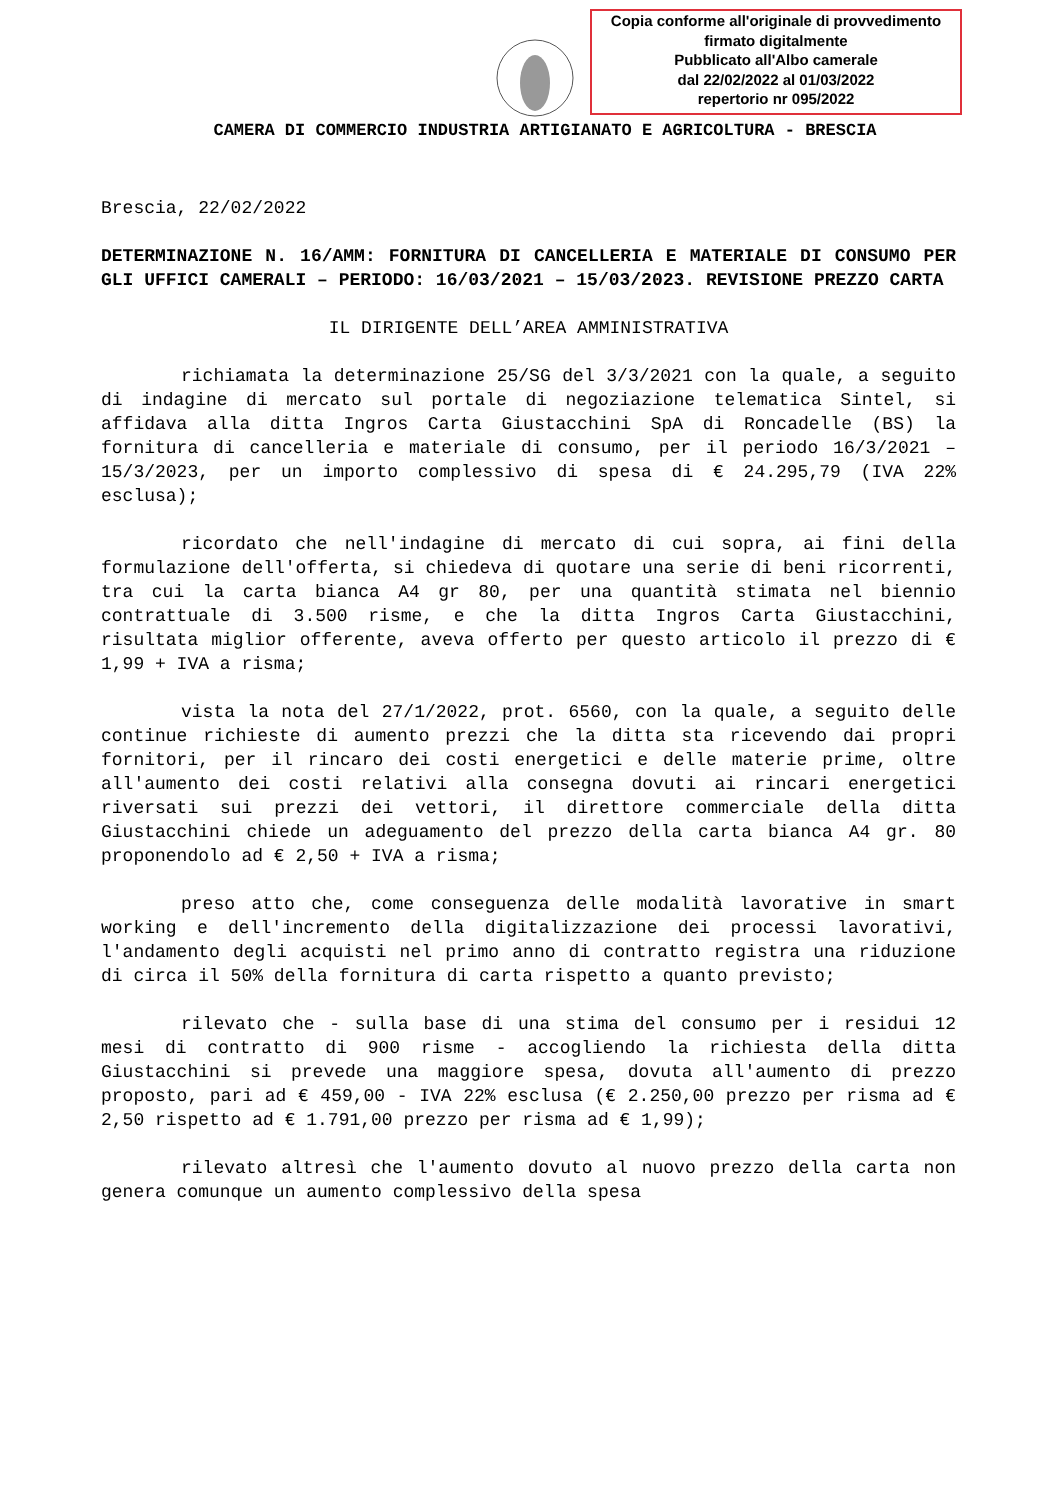Copia conforme all'originale di provvedimento
firmato digitalmente
Pubblicato all'Albo camerale
dal 22/02/2022 al 01/03/2022
repertorio nr 095/2022
CAMERA DI COMMERCIO INDUSTRIA ARTIGIANATO E AGRICOLTURA - BRESCIA
Brescia, 22/02/2022
DETERMINAZIONE N. 16/AMM: FORNITURA DI CANCELLERIA E MATERIALE DI CONSUMO PER GLI UFFICI CAMERALI – PERIODO: 16/03/2021 – 15/03/2023. REVISIONE PREZZO CARTA
IL DIRIGENTE DELL’AREA AMMINISTRATIVA
richiamata la determinazione 25/SG del 3/3/2021 con la quale, a seguito di indagine di mercato sul portale di negoziazione telematica Sintel, si affidava alla ditta Ingros Carta Giustacchini SpA di Roncadelle (BS) la fornitura di cancelleria e materiale di consumo, per il periodo 16/3/2021 – 15/3/2023, per un importo complessivo di spesa di € 24.295,79 (IVA 22% esclusa);
ricordato che nell'indagine di mercato di cui sopra, ai fini della formulazione dell'offerta, si chiedeva di quotare una serie di beni ricorrenti, tra cui la carta bianca A4 gr 80, per una quantità stimata nel biennio contrattuale di 3.500 risme, e che la ditta Ingros Carta Giustacchini, risultata miglior offerente, aveva offerto per questo articolo il prezzo di € 1,99 + IVA a risma;
vista la nota del 27/1/2022, prot. 6560, con la quale, a seguito delle continue richieste di aumento prezzi che la ditta sta ricevendo dai propri fornitori, per il rincaro dei costi energetici e delle materie prime, oltre all'aumento dei costi relativi alla consegna dovuti ai rincari energetici riversati sui prezzi dei vettori, il direttore commerciale della ditta Giustacchini chiede un adeguamento del prezzo della carta bianca A4 gr. 80 proponendolo ad € 2,50 + IVA a risma;
preso atto che, come conseguenza delle modalità lavorative in smart working e dell'incremento della digitalizzazione dei processi lavorativi, l'andamento degli acquisti nel primo anno di contratto registra una riduzione di circa il 50% della fornitura di carta rispetto a quanto previsto;
rilevato che - sulla base di una stima del consumo per i residui 12 mesi di contratto di 900 risme - accogliendo la richiesta della ditta Giustacchini si prevede una maggiore spesa, dovuta all'aumento di prezzo proposto, pari ad € 459,00 - IVA 22% esclusa (€ 2.250,00 prezzo per risma ad € 2,50 rispetto ad € 1.791,00 prezzo per risma ad € 1,99);
rilevato altresì che l'aumento dovuto al nuovo prezzo della carta non genera comunque un aumento complessivo della spesa